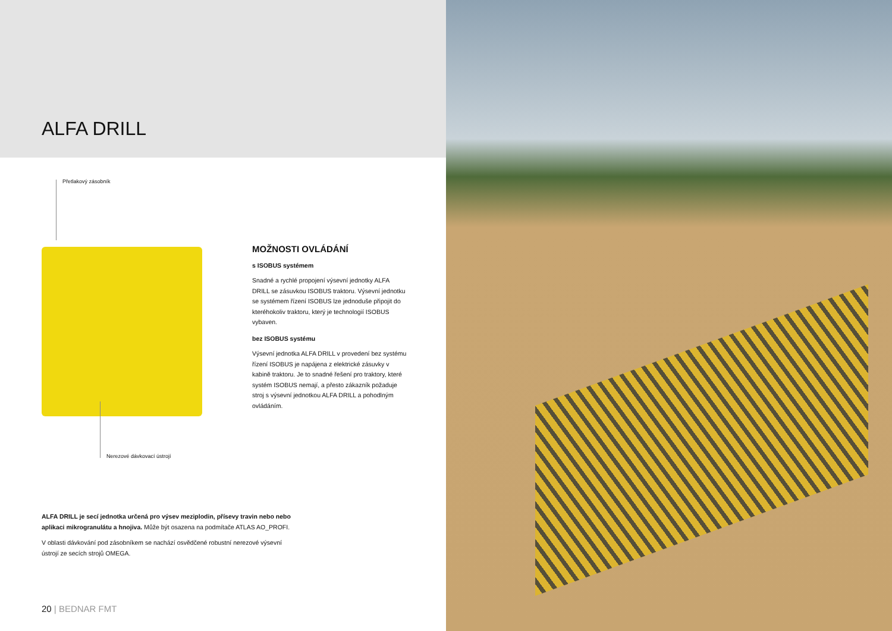ALFA DRILL
Přetlakový zásobník
Nerezové dávkovací ústrojí
MOŽNOSTI OVLÁDÁNÍ
s ISOBUS systémem
Snadné a rychlé propojení výsevní jednotky ALFA DRILL se zásuvkou ISOBUS traktoru. Výsevní jednotku se systémem řízení ISOBUS lze jednoduše připojit do kteréhokoliv traktoru, který je technologií ISOBUS vybaven.
bez ISOBUS systému
Výsevní jednotka ALFA DRILL v provedení bez systému řízení ISOBUS je napájena z elektrické zásuvky v kabině traktoru. Je to snadné řešení pro traktory, které systém ISOBUS nemají, a přesto zákazník požaduje stroj s výsevní jednotkou ALFA DRILL a pohodlným ovládáním.
ALFA DRILL je secí jednotka určená pro výsev meziplodin, přísevy travin nebo nebo aplikaci mikrogranulátu a hnojiva. Může být osazena na podmítače ATLAS AO_PROFI.
V oblasti dávkování pod zásobníkem se nachází osvědčené robustní nerezové výsevní ústrojí ze secích strojů OMEGA.
20 | BEDNAR FMT